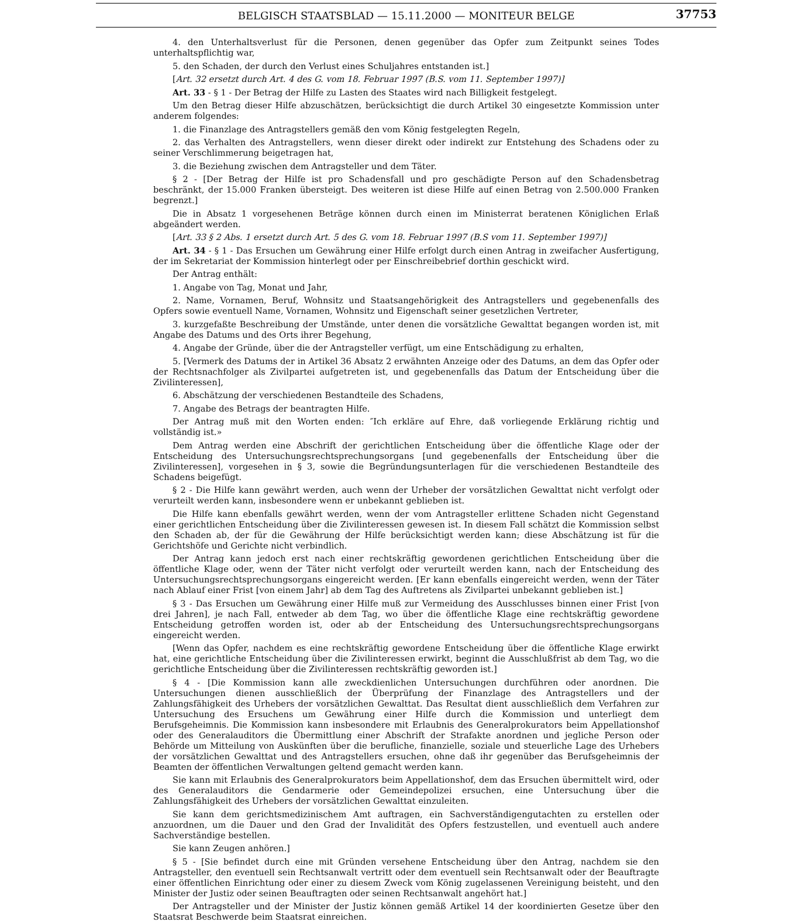BELGISCH STAATSBLAD — 15.11.2000 — MONITEUR BELGE
37753
4. den Unterhaltsverlust für die Personen, denen gegenüber das Opfer zum Zeitpunkt seines Todes unterhaltspflichtig war,
5. den Schaden, der durch den Verlust eines Schuljahres entstanden ist.]
[Art. 32 ersetzt durch Art. 4 des G. vom 18. Februar 1997 (B.S. vom 11. September 1997)]
Art. 33 - § 1 - Der Betrag der Hilfe zu Lasten des Staates wird nach Billigkeit festgelegt.
Um den Betrag dieser Hilfe abzuschätzen, berücksichtigt die durch Artikel 30 eingesetzte Kommission unter anderem folgendes:
1. die Finanzlage des Antragstellers gemäß den vom König festgelegten Regeln,
2. das Verhalten des Antragstellers, wenn dieser direkt oder indirekt zur Entstehung des Schadens oder zu seiner Verschlimmerung beigetragen hat,
3. die Beziehung zwischen dem Antragsteller und dem Täter.
§ 2 - [Der Betrag der Hilfe ist pro Schadensfall und pro geschädigte Person auf den Schadensbetrag beschränkt, der 15.000 Franken übersteigt. Des weiteren ist diese Hilfe auf einen Betrag von 2.500.000 Franken begrenzt.]
Die in Absatz 1 vorgesehenen Beträge können durch einen im Ministerrat beratenen Königlichen Erlaß abgeändert werden.
[Art. 33 § 2 Abs. 1 ersetzt durch Art. 5 des G. vom 18. Februar 1997 (B.S vom 11. September 1997)]
Art. 34 - § 1 - Das Ersuchen um Gewährung einer Hilfe erfolgt durch einen Antrag in zweifacher Ausfertigung, der im Sekretariat der Kommission hinterlegt oder per Einschreibebrief dorthin geschickt wird.
Der Antrag enthält:
1. Angabe von Tag, Monat und Jahr,
2. Name, Vornamen, Beruf, Wohnsitz und Staatsangehörigkeit des Antragstellers und gegebenenfalls des Opfers sowie eventuell Name, Vornamen, Wohnsitz und Eigenschaft seiner gesetzlichen Vertreter,
3. kurzgefaßte Beschreibung der Umstände, unter denen die vorsätzliche Gewalttat begangen worden ist, mit Angabe des Datums und des Orts ihrer Begehung,
4. Angabe der Gründe, über die der Antragsteller verfügt, um eine Entschädigung zu erhalten,
5. [Vermerk des Datums der in Artikel 36 Absatz 2 erwähnten Anzeige oder des Datums, an dem das Opfer oder der Rechtsnachfolger als Zivilpartei aufgetreten ist, und gegebenenfalls das Datum der Entscheidung über die Zivilinteressen],
6. Abschätzung der verschiedenen Bestandteile des Schadens,
7. Angabe des Betrags der beantragten Hilfe.
Der Antrag muß mit den Worten enden: ″Ich erkläre auf Ehre, daß vorliegende Erklärung richtig und vollständig ist.»
Dem Antrag werden eine Abschrift der gerichtlichen Entscheidung über die öffentliche Klage oder der Entscheidung des Untersuchungsrechtsprechungsorgans [und gegebenenfalls der Entscheidung über die Zivilinteressen], vorgesehen in § 3, sowie die Begründungsunterlagen für die verschiedenen Bestandteile des Schadens beigefügt.
§ 2 - Die Hilfe kann gewährt werden, auch wenn der Urheber der vorsätzlichen Gewalttat nicht verfolgt oder verurteilt werden kann, insbesondere wenn er unbekannt geblieben ist.
Die Hilfe kann ebenfalls gewährt werden, wenn der vom Antragsteller erlittene Schaden nicht Gegenstand einer gerichtlichen Entscheidung über die Zivilinteressen gewesen ist. In diesem Fall schätzt die Kommission selbst den Schaden ab, der für die Gewährung der Hilfe berücksichtigt werden kann; diese Abschätzung ist für die Gerichtshöfe und Gerichte nicht verbindlich.
Der Antrag kann jedoch erst nach einer rechtskräftig gewordenen gerichtlichen Entscheidung über die öffentliche Klage oder, wenn der Täter nicht verfolgt oder verurteilt werden kann, nach der Entscheidung des Untersuchungsrechtsprechungsorgans eingereicht werden. [Er kann ebenfalls eingereicht werden, wenn der Täter nach Ablauf einer Frist [von einem Jahr] ab dem Tag des Auftretens als Zivilpartei unbekannt geblieben ist.]
§ 3 - Das Ersuchen um Gewährung einer Hilfe muß zur Vermeidung des Ausschlusses binnen einer Frist [von drei Jahren], je nach Fall, entweder ab dem Tag, wo über die öffentliche Klage eine rechtskräftig gewordene Entscheidung getroffen worden ist, oder ab der Entscheidung des Untersuchungsrechtsprechungsorgans eingereicht werden.
[Wenn das Opfer, nachdem es eine rechtskräftig gewordene Entscheidung über die öffentliche Klage erwirkt hat, eine gerichtliche Entscheidung über die Zivilinteressen erwirkt, beginnt die Ausschlußfrist ab dem Tag, wo die gerichtliche Entscheidung über die Zivilinteressen rechtskräftig geworden ist.]
§ 4 - [Die Kommission kann alle zweckdienlichen Untersuchungen durchführen oder anordnen. Die Untersuchungen dienen ausschließlich der Überprüfung der Finanzlage des Antragstellers und der Zahlungsfähigkeit des Urhebers der vorsätzlichen Gewalttat. Das Resultat dient ausschließlich dem Verfahren zur Untersuchung des Ersuchens um Gewährung einer Hilfe durch die Kommission und unterliegt dem Berufsgeheimnis. Die Kommission kann insbesondere mit Erlaubnis des Generalprokurators beim Appellationshof oder des Generalauditors die Übermittlung einer Abschrift der Strafakte anordnen und jegliche Person oder Behörde um Mitteilung von Auskünften über die berufliche, finanzielle, soziale und steuerliche Lage des Urhebers der vorsätzlichen Gewalttat und des Antragstellers ersuchen, ohne daß ihr gegenüber das Berufsgeheimnis der Beamten der öffentlichen Verwaltungen geltend gemacht werden kann.
Sie kann mit Erlaubnis des Generalprokurators beim Appellationshof, dem das Ersuchen übermittelt wird, oder des Generalauditors die Gendarmerie oder Gemeindepolizei ersuchen, eine Untersuchung über die Zahlungsfähigkeit des Urhebers der vorsätzlichen Gewalttat einzuleiten.
Sie kann dem gerichtsmedizinischem Amt auftragen, ein Sachverständigengutachten zu erstellen oder anzuordnen, um die Dauer und den Grad der Invalidität des Opfers festzustellen, und eventuell auch andere Sachverständige bestellen.
Sie kann Zeugen anhören.]
§ 5 - [Sie befindet durch eine mit Gründen versehene Entscheidung über den Antrag, nachdem sie den Antragsteller, den eventuell sein Rechtsanwalt vertritt oder dem eventuell sein Rechtsanwalt oder der Beauftragte einer öffentlichen Einrichtung oder einer zu diesem Zweck vom König zugelassenen Vereinigung beisteht, und den Minister der Justiz oder seinen Beauftragten oder seinen Rechtsanwalt angehört hat.]
Der Antragsteller und der Minister der Justiz können gemäß Artikel 14 der koordinierten Gesetze über den Staatsrat Beschwerde beim Staatsrat einreichen.